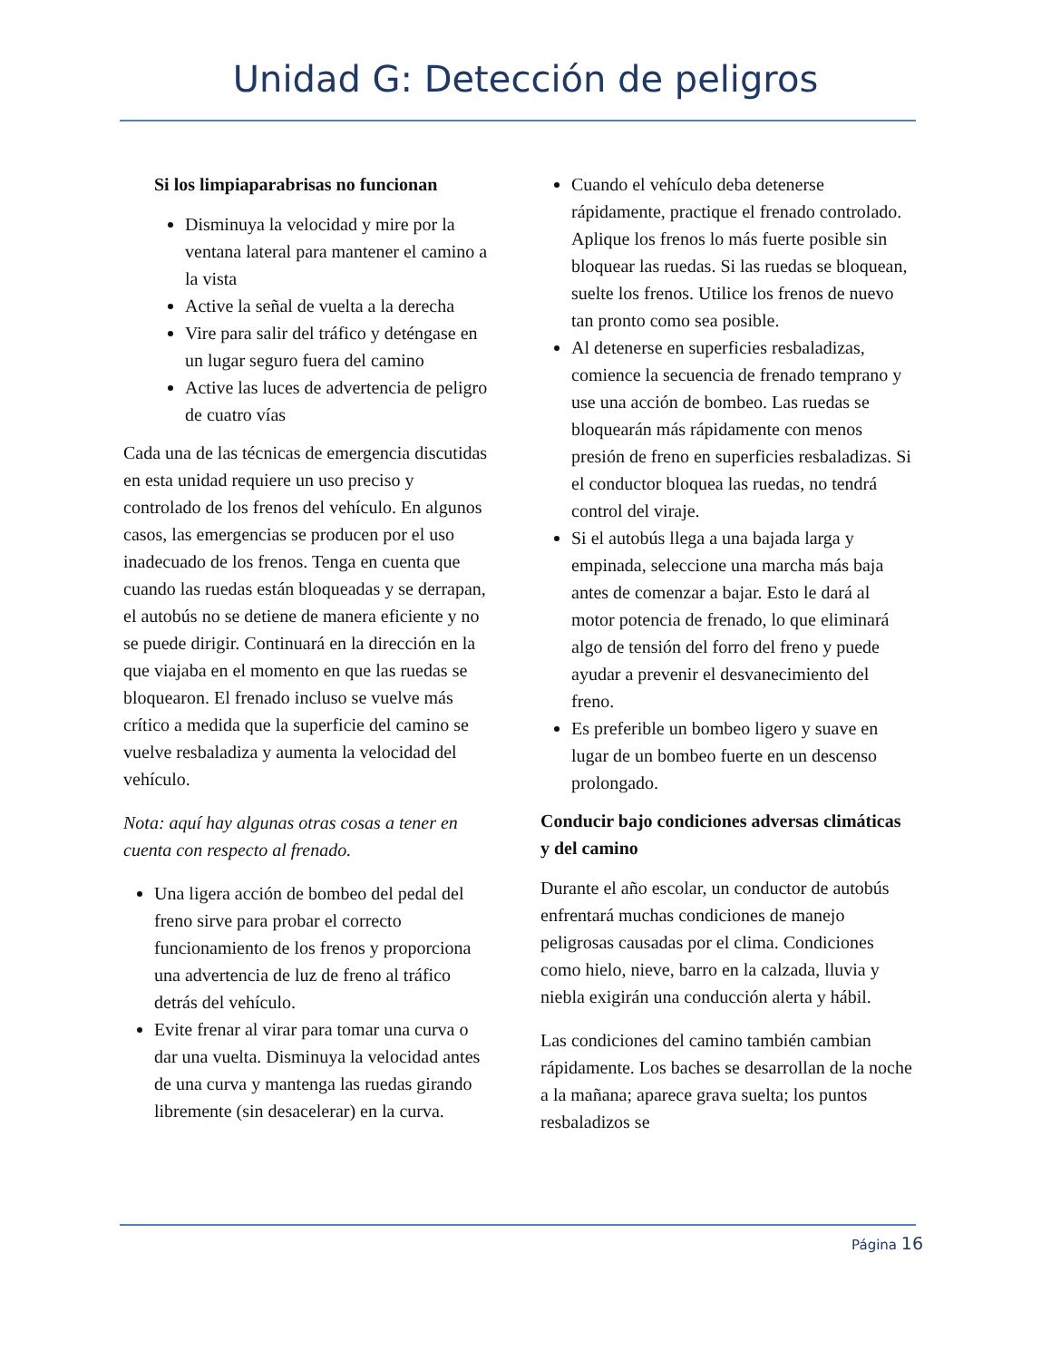Unidad G: Detección de peligros
Si los limpiaparabrisas no funcionan
Disminuya la velocidad y mire por la ventana lateral para mantener el camino a la vista
Active la señal de vuelta a la derecha
Vire para salir del tráfico y deténgase en un lugar seguro fuera del camino
Active las luces de advertencia de peligro de cuatro vías
Cada una de las técnicas de emergencia discutidas en esta unidad requiere un uso preciso y controlado de los frenos del vehículo. En algunos casos, las emergencias se producen por el uso inadecuado de los frenos. Tenga en cuenta que cuando las ruedas están bloqueadas y se derrapan, el autobús no se detiene de manera eficiente y no se puede dirigir. Continuará en la dirección en la que viajaba en el momento en que las ruedas se bloquearon. El frenado incluso se vuelve más crítico a medida que la superficie del camino se vuelve resbaladiza y aumenta la velocidad del vehículo.
Nota: aquí hay algunas otras cosas a tener en cuenta con respecto al frenado.
Una ligera acción de bombeo del pedal del freno sirve para probar el correcto funcionamiento de los frenos y proporciona una advertencia de luz de freno al tráfico detrás del vehículo.
Evite frenar al virar para tomar una curva o dar una vuelta. Disminuya la velocidad antes de una curva y mantenga las ruedas girando libremente (sin desacelerar) en la curva.
Cuando el vehículo deba detenerse rápidamente, practique el frenado controlado. Aplique los frenos lo más fuerte posible sin bloquear las ruedas. Si las ruedas se bloquean, suelte los frenos. Utilice los frenos de nuevo tan pronto como sea posible.
Al detenerse en superficies resbaladizas, comience la secuencia de frenado temprano y use una acción de bombeo. Las ruedas se bloquearán más rápidamente con menos presión de freno en superficies resbaladizas. Si el conductor bloquea las ruedas, no tendrá control del viraje.
Si el autobús llega a una bajada larga y empinada, seleccione una marcha más baja antes de comenzar a bajar. Esto le dará al motor potencia de frenado, lo que eliminará algo de tensión del forro del freno y puede ayudar a prevenir el desvanecimiento del freno.
Es preferible un bombeo ligero y suave en lugar de un bombeo fuerte en un descenso prolongado.
Conducir bajo condiciones adversas climáticas y del camino
Durante el año escolar, un conductor de autobús enfrentará muchas condiciones de manejo peligrosas causadas por el clima. Condiciones como hielo, nieve, barro en la calzada, lluvia y niebla exigirán una conducción alerta y hábil.
Las condiciones del camino también cambian rápidamente. Los baches se desarrollan de la noche a la mañana; aparece grava suelta; los puntos resbaladizos se
Página 16